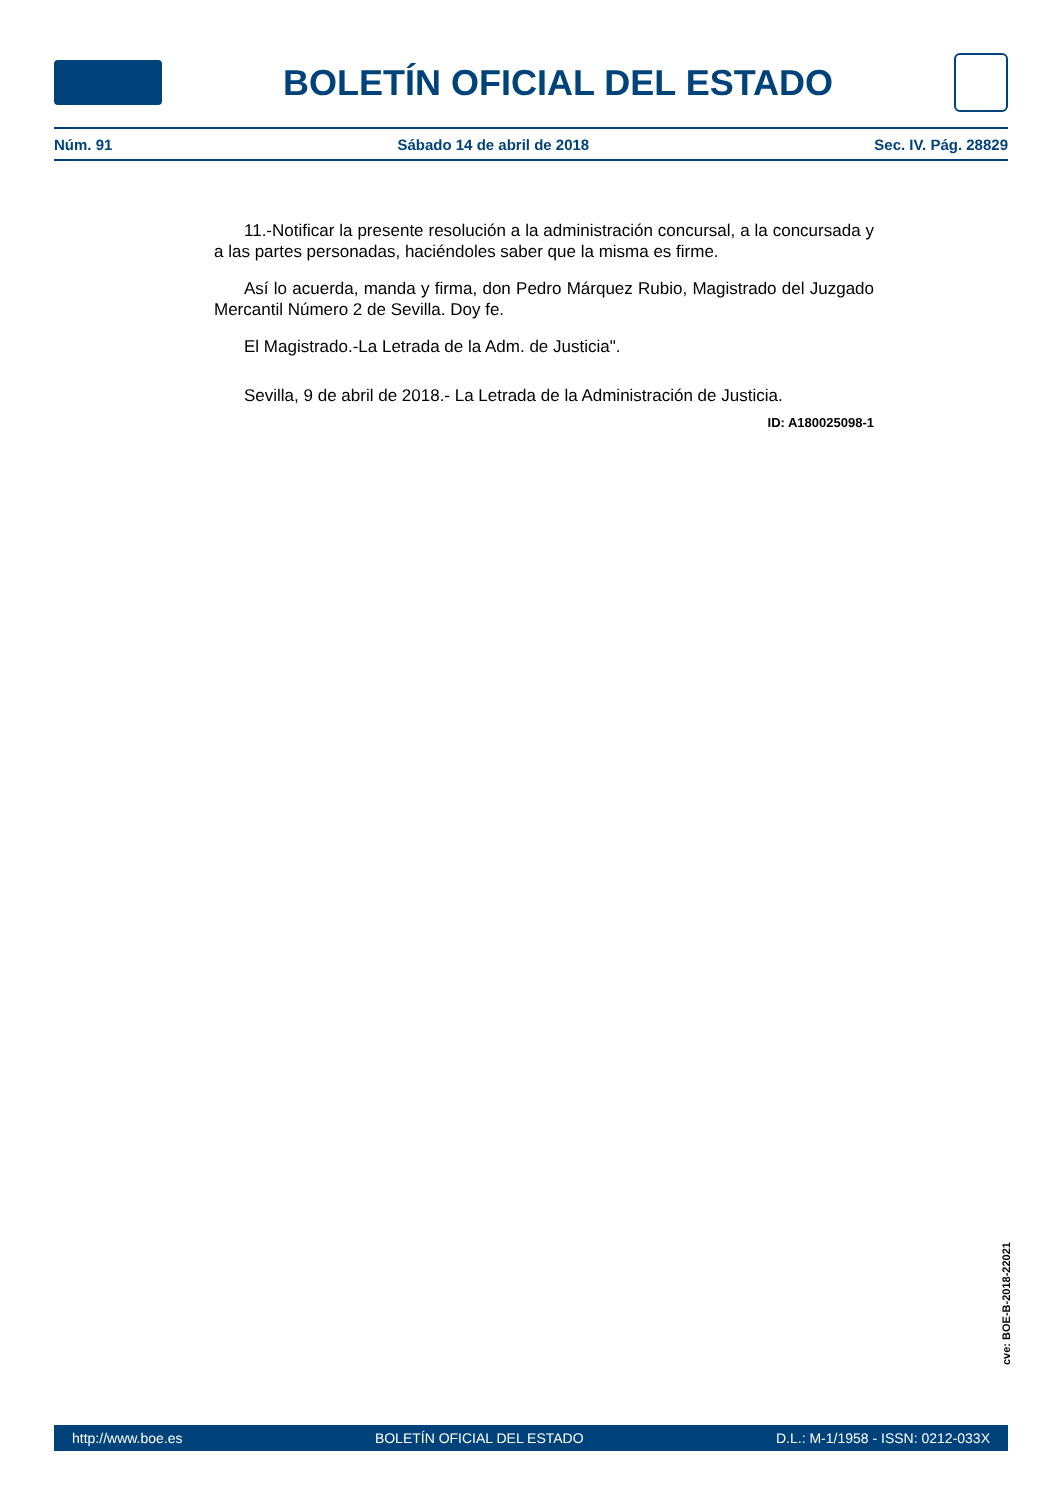BOLETÍN OFICIAL DEL ESTADO
Núm. 91 Sábado 14 de abril de 2018 Sec. IV. Pág. 28829
11.-Notificar la presente resolución a la administración concursal, a la concursada y a las partes personadas, haciéndoles saber que la misma es firme.
Así lo acuerda, manda y firma, don Pedro Márquez Rubio, Magistrado del Juzgado Mercantil Número 2 de Sevilla. Doy fe.
El Magistrado.-La Letrada de la Adm. de Justicia".
Sevilla, 9 de abril de 2018.- La Letrada de la Administración de Justicia.
ID: A180025098-1
cve: BOE-B-2018-22021
http://www.boe.es BOLETÍN OFICIAL DEL ESTADO D.L.: M-1/1958 - ISSN: 0212-033X